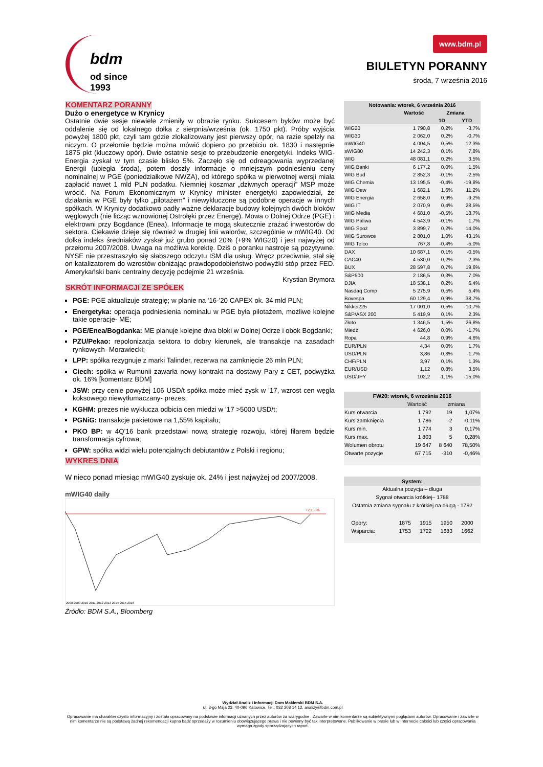bdm
od since 1993
www.bdm.pl
BIULETYN PORANNY
środa, 7 września 2016
KOMENTARZ PORANNY
Dużo o energetyce w Krynicy
Ostatnie dwie sesje niewiele zmieniły w obrazie rynku. Sukcesem byków może być oddalenie się od lokalnego dołka z sierpnia/września (ok. 1750 pkt). Próby wyjścia powyżej 1800 pkt, czyli tam gdzie zlokalizowany jest pierwszy opór, na razie spełzły na niczym. O przełomie będzie można mówić dopiero po przebiciu ok. 1830 i następnie 1875 pkt (kluczowy opór). Dwie ostatnie sesje to przebudzenie energetyki. Indeks WIG-Energia zyskał w tym czasie blisko 5%. Zaczęło się od odreagowania wyprzedanej Energii (ubiegła środa), potem doszły informacje o mniejszym podniesieniu ceny nominalnej w PGE (poniedziałkowe NWZA), od którego spółka w pierwotnej wersji miała zapłacić nawet 1 mld PLN podatku. Niemniej koszmar „dziwnych operacji” MSP może wrócić. Na Forum Ekonomicznym w Krynicy minister energetyki zapowiedział, że działania w PGE były tylko „pilotażem” i niewykluczone są podobne operacje w innych spółkach. W Krynicy dodatkowo padły ważne deklaracje budowy kolejnych dwóch bloków węglowych (nie licząc wznowionej Ostrołęki przez Energę). Mowa o Dolnej Odrze (PGE) i elektrowni przy Bogdance (Enea). Informacje te mogą skutecznie zrażać inwestorów do sektora. Ciekawie dzieje się również w drugiej linii walorów, szczególnie w mWIG40. Od dołka indeks średniaków zyskał już grubo ponad 20% (+9% WIG20) i jest najwyżej od przełomu 2007/2008. Uwaga na możliwa korektę. Dziś o poranku nastroje są pozytywne. NYSE nie przestraszyło się słabszego odczytu ISM dla usług. Wręcz przeciwnie, stał się on katalizatorem do wzrostów obniżając prawdopodobieństwo podwyżki stóp przez FED. Amerykański bank centralny decyzję podejmie 21 września.
Krystian Brymora
SKRÓT INFORMACJI ZE SPÓŁEK
PGE: PGE aktualizuje strategię; w planie na '16-'20 CAPEX ok. 34 mld PLN;
Energetyka: operacja podniesienia nominału w PGE była pilotażem, możliwe kolejne takie operacje- ME;
PGE/Enea/Bogdanka: ME planuje kolejne dwa bloki w Dolnej Odrze i obok Bogdanki;
PZU/Pekao: repolonizacja sektora to dobry kierunek, ale transakcje na zasadach rynkowych- Morawiecki;
LPP: spółka rezygnuje z marki Talinder, rezerwa na zamknięcie 26 mln PLN;
Ciech: spółka w Rumunii zawarła nowy kontrakt na dostawy Pary z CET, podwyżka ok. 16% [komentarz BDM]
JSW: przy cenie powyżej 106 USD/t spółka może mieć zysk w ’17, wzrost cen węgla koksowego niewytłumaczany- prezes;
KGHM: prezes nie wyklucza odbicia cen miedzi w ’17 >5000 USD/t;
PGNiG: transakcje pakietowe na 1,55% kapitału;
PKO BP: w 4Q’16 bank przedstawi nową strategię rozwoju, której filarem będzie transformacja cyfrowa;
GPW: spółka widzi wielu potencjalnych debiutantów z Polski i regionu;
WYKRES DNIA
W nieco ponad miesiąc mWIG40 zyskuje ok. 24% i jest najwyżej od 2007/2008.
mWIG40 daily
+23,55%
2008 2009 2010 2011 2012 2013 2014 2015 2016
Źródło: BDM S.A., Bloomberg
| Notowania: wtorek, 6 września 2016 | | | |
| --- | --- | --- | --- |
| | Wartość | Zmiana | |
| | | 1D | YTD |
| WIG20 | 1 790,8 | 0,2% | -3,7% |
| WIG30 | 2 062,0 | 0,2% | -0,7% |
| mWIG40 | 4 004,5 | 0,5% | 12,3% |
| sWIG80 | 14 242,3 | 0,1% | 7,8% |
| WIG | 48 081,1 | 0,2% | 3,5% |
| WIG Banki | 6 177,2 | 0,0% | 1,5% |
| WIG Bud | 2 852,3 | -0,1% | -2,5% |
| WIG Chemia | 13 195,5 | -0,4% | -19,8% |
| WIG Dew | 1 682,1 | 1,6% | 11,2% |
| WIG Energia | 2 658,0 | 0,9% | -9,2% |
| WIG IT | 2 070,9 | 0,4% | 28,5% |
| WIG Media | 4 681,0 | -0,5% | 18,7% |
| WIG Paliwa | 4 543,9 | -0,1% | 1,7% |
| WIG Spoż | 3 899,7 | 0,2% | 14,0% |
| WIG Surowce | 2 801,0 | 1,0% | 43,1% |
| WIG Telco | 767,8 | -0,4% | -5,0% |
| DAX | 10 687,1 | 0,1% | -0,5% |
| CAC40 | 4 530,0 | -0,2% | -2,3% |
| BUX | 28 597,8 | 0,7% | 19,6% |
| S&P500 | 2 186,5 | 0,3% | 7,0% |
| DJIA | 18 538,1 | 0,2% | 6,4% |
| Nasdaq Comp | 5 275,9 | 0,5% | 5,4% |
| Bovespa | 60 129,4 | 0,9% | 38,7% |
| Nikkei225 | 17 001,0 | -0,5% | -10,7% |
| S&P/ASX 200 | 5 419,9 | 0,1% | 2,3% |
| Złoto | 1 346,5 | 1,5% | 26,8% |
| Miedź | 4 626,0 | 0,0% | -1,7% |
| Ropa | 44,8 | 0,9% | 4,6% |
| EUR/PLN | 4,34 | 0,0% | 1,7% |
| USD/PLN | 3,86 | -0,8% | -1,7% |
| CHF/PLN | 3,97 | 0,1% | 1,3% |
| EUR/USD | 1,12 | 0,8% | 3,5% |
| USD/JPY | 102,2 | -1,1% | -15,0% |
| FW20: wtorek, 6 września 2016 | | | |
| --- | --- | --- | --- |
| | Wartość | zmiana | |
| Kurs otwarcia | 1 792 | 19 | 1,07% |
| Kurs zamknięcia | 1 786 | -2 | -0,11% |
| Kurs min. | 1 774 | 3 | 0,17% |
| Kurs max. | 1 803 | 5 | 0,28% |
| Wolumen obrotu | 19 647 | 8 640 | 78,50% |
| Otwarte pozycje | 67 715 | -310 | -0,46% |
System:
Aktualna pozycja – długa
Sygnał otwarcia krótkiej– 1788
Ostatnia zmiana sygnału z krótkiej na długą - 1792
| Opory: | 1875 | 1915 | 1950 | 2000 |
| Wsparcia: | 1753 | 1722 | 1683 | 1662 |
Wydział Analiz i Informacji Dom Maklerski BDM S.A.
ul. 3-go Maja 23, 40-096 Katowice, Tel.: 032 208 14 12, analizy@bdm.com.pl
Opracowanie ma charakter czysto informacyjny i zostało opracowany na podstawie informacji uznanych przez autorów za wiarygodne . Zawarte w nim komentarze są subiektywnymi poglądami autorów. Opracowanie i zawarte w nim komentarze nie są podstawą żadnej rekomendacji kupna bądź sprzedaży w rozumieniu obowiązującego prawa i nie powinny być tak interpretowane. Publikowanie w prasie lub w Internecie całości lub części opracowania wymaga zgody sporządzających raport.